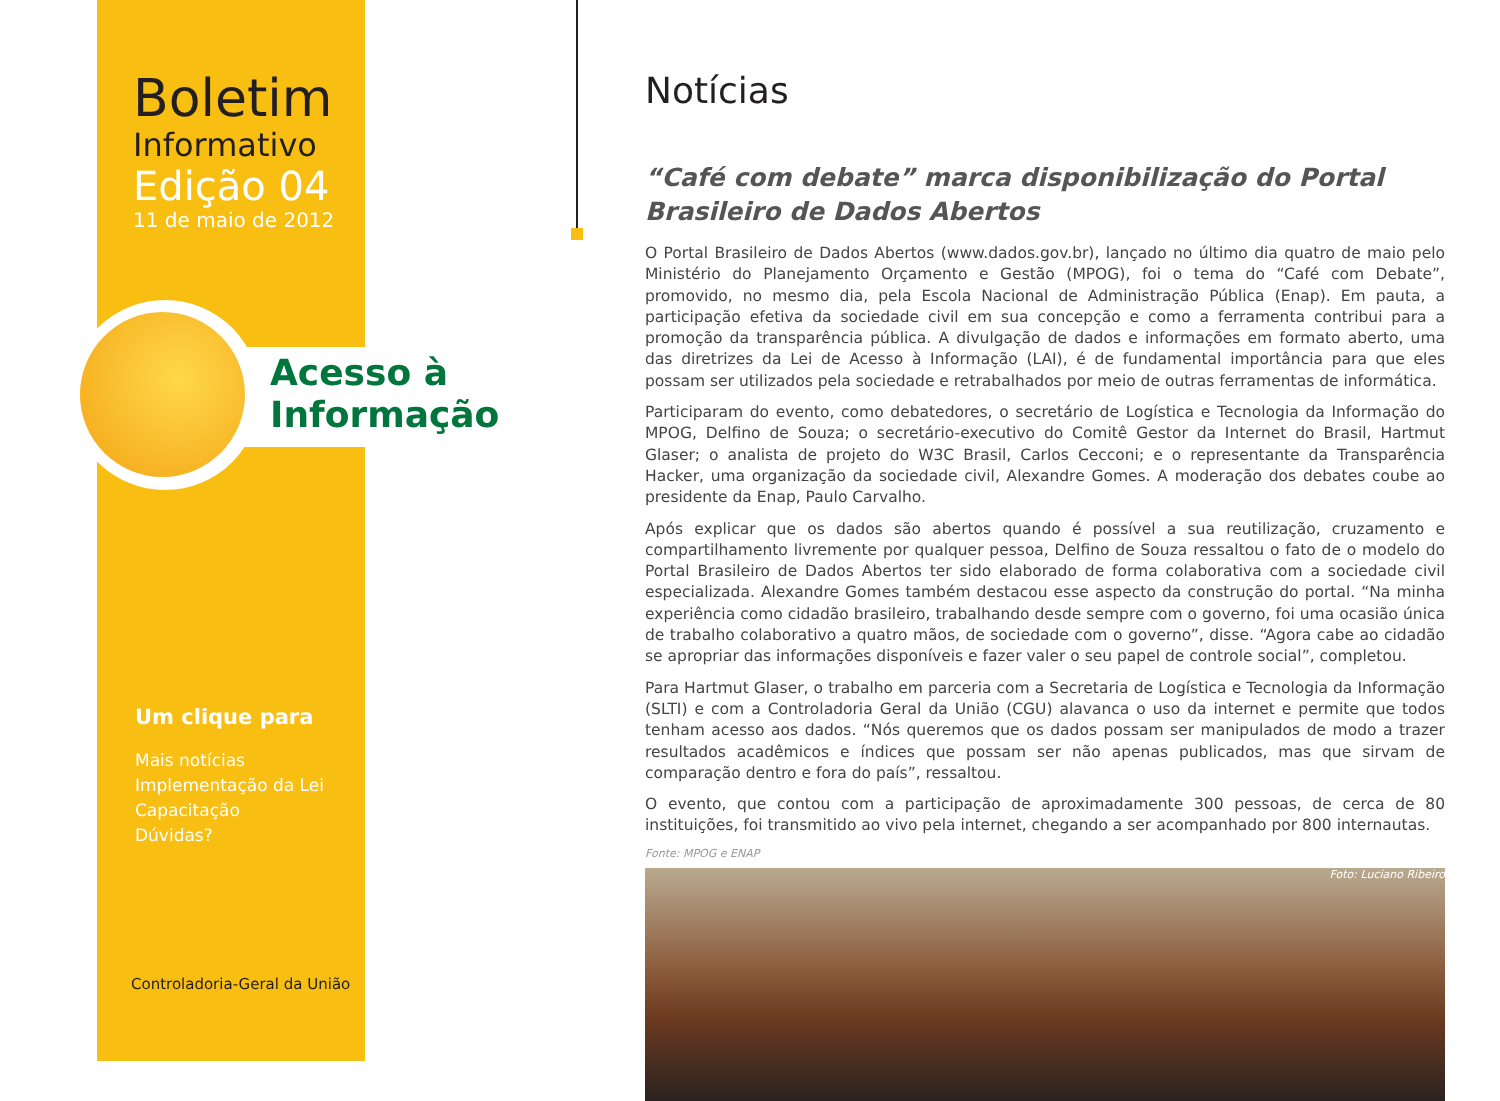Boletim
Informativo
Edição 04
11 de maio de 2012
Acesso à
Informação
Um clique para
Mais notícias
Implementação da Lei
Capacitação
Dúvidas?
Controladoria-Geral da União
Notícias
“Café com debate” marca disponibilização do Portal Brasileiro de Dados Abertos
O Portal Brasileiro de Dados Abertos (www.dados.gov.br), lançado no último dia quatro de maio pelo Ministério do Planejamento Orçamento e Gestão (MPOG), foi o tema do “Café com Debate”, promovido, no mesmo dia, pela Escola Nacional de Administração Pública (Enap). Em pauta, a participação efetiva da sociedade civil em sua concepção e como a ferramenta contribui para a promoção da transparência pública. A divulgação de dados e informações em formato aberto, uma das diretrizes da Lei de Acesso à Informação (LAI), é de fundamental importância para que eles possam ser utilizados pela sociedade e retrabalhados por meio de outras ferramentas de informática.
Participaram do evento, como debatedores, o secretário de Logística e Tecnologia da Informação do MPOG, Delfino de Souza; o secretário-executivo do Comitê Gestor da Internet do Brasil, Hartmut Glaser; o analista de projeto do W3C Brasil, Carlos Cecconi; e o representante da Transparência Hacker, uma organização da sociedade civil, Alexandre Gomes. A moderação dos debates coube ao presidente da Enap, Paulo Carvalho.
Após explicar que os dados são abertos quando é possível a sua reutilização, cruzamento e compartilhamento livremente por qualquer pessoa, Delfino de Souza ressaltou o fato de o modelo do Portal Brasileiro de Dados Abertos ter sido elaborado de forma colaborativa com a sociedade civil especializada. Alexandre Gomes também destacou esse aspecto da construção do portal. “Na minha experiência como cidadão brasileiro, trabalhando desde sempre com o governo, foi uma ocasião única de trabalho colaborativo a quatro mãos, de sociedade com o governo”, disse. “Agora cabe ao cidadão se apropriar das informações disponíveis e fazer valer o seu papel de controle social”, completou.
Para Hartmut Glaser, o trabalho em parceria com a Secretaria de Logística e Tecnologia da Informação (SLTI) e com a Controladoria Geral da União (CGU) alavanca o uso da internet e permite que todos tenham acesso aos dados. “Nós queremos que os dados possam ser manipulados de modo a trazer resultados acadêmicos e índices que possam ser não apenas publicados, mas que sirvam de comparação dentro e fora do país”, ressaltou.
O evento, que contou com a participação de aproximadamente 300 pessoas, de cerca de 80 instituições, foi transmitido ao vivo pela internet, chegando a ser acompanhado por 800 internautas.
Fonte: MPOG e ENAP
Foto: Luciano Ribeiro